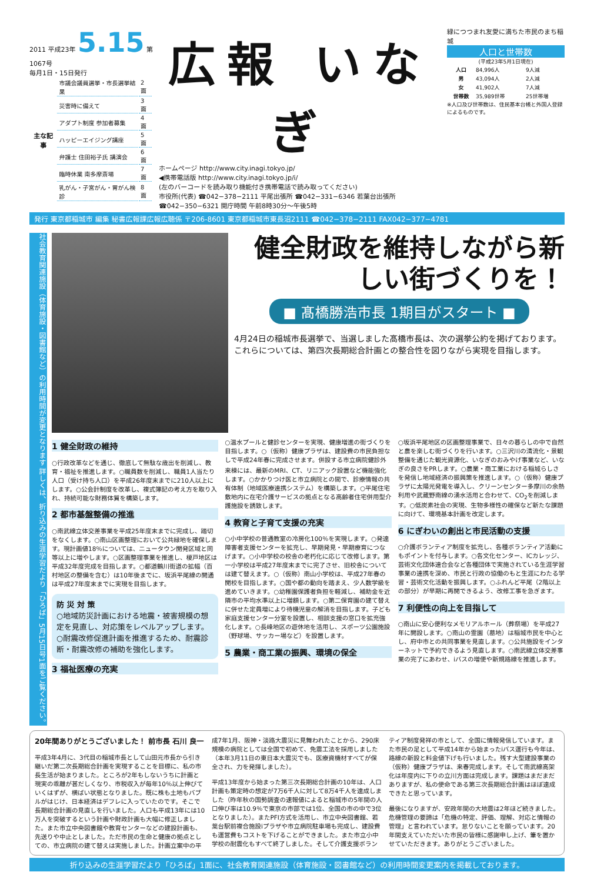2011 平成23年 5.15 第1067号
毎月1日・15日発行
| 主な記事 | 市議会議員選挙・市長選挙結果 | 2面 |
| | 災害時に備えて | 3面 |
| | アダプト制度 参加者募集 | 4面 |
| | ハッピーエイジング講座 | 5面 |
| | 弁護士 住田裕子氏 講演会 | 6面 |
| | 臨時休業 南多摩斎場 | 7面 |
| | 乳がん・子宮がん・胃がん検診 | 8面 |
広報 いなぎ
ホームページ http://www.city.inagi.tokyo.jp/
◀携帯電話版 http://www.city.inagi.tokyo.jp/i/
(左のバーコードを読み取り機能付き携帯電話で読み取ってください)
市役所(代表) ☎042−378−2111 平尾出張所 ☎042−331−6346 若葉台出張所 ☎042−350−6321 開庁時間 午前8時30分〜午後5時
緑につつまれ友愛に満ちた市民のまち稲城
人口と世帯数
(平成23年5月1日現在)
| 人口 | 84,996人 | 9人減 |
| 男 | 43,094人 | 2人減 |
| 女 | 41,902人 | 7人減 |
| 世帯数 | 35,989世帯 | 25世帯増 |
※人口及び世帯数は、住民基本台帳と外国人登録によるものです。
発行 東京都稲城市 編集 秘書広報課広報広聴係 〒206-8601 東京都稲城市東長沼2111 ☎042−378−2111 FAX042−377−4781
社会教育関連施設（体育施設・図書館など）の利用時間が変更となります 詳しくは、折り込みの生涯学習だより「ひろば」5月15日号1面をご覧ください。
健全財政を維持しながら新しい街づくりを！
■ 髙橋勝浩市長 1期目がスタート ■
4月24日の稲城市長選挙で、当選しました髙橋市長は、次の選挙公約を掲げております。これらについては、第四次長期総合計画との整合性を図りながら実現を目指します。
1 健全財政の維持
○行政改革などを通じ、徹底して無駄な歳出を削減し、教育・福祉を推進します。○職員数を削減し、職員1人当たり人口（受け持ち人口）を平成26年度末までに210人以上にします。○公会計制度を改革し、複式簿記の考え方を取り入れ、持続可能な財務体質を構築します。
2 都市基盤整備の推進
○南武線立体交差事業を平成25年度末までに完成し、踏切をなくします。○南山区画整理において公共緑地を確保します。現計画値18％については、ニュータウン開発区域と同等以上に増やします。○区画整理事業を推進し、榎戸地区は平成32年度完成を目指します。○都道鶴川街道の拡幅（百村地区の整備を含む）は10年後までに、坂浜平尾線の開通は平成27年度末までに実現を目指します。
防 災 対 策
○地域防災計画における地震・被害規模の想定を見直し、対応策をレベルアップします。
○耐震改修促進計画を推進するため、耐震診断・耐震改修の補助を強化します。
3 福祉医療の充実
○温水プールと健診センターを実現、健康増進の街づくりを目指します。○（仮称）健康プラザは、建設費の市民負担なしで平成24年春に完成させます。併設する市立病院健診外来棟には、最新のMRI、CT、リニアック設置など機能強化します。○かかりつけ医と市立病院との間で、診療情報の共有体制（地域医療連携システム）を構築します。○平尾住宅敷地内に在宅介護サービスの拠点となる高齢者住宅併用型介護施設を誘致します。
4 教育と子育て支援の充実
○小中学校の普通教室の冷房化100％を実現します。○発達障害者支援センターを拡充し、早期発見・早期療育につなげます。○小中学校の校舎の老朽化に応じて改修します。第一小学校は平成27年度末までに完了させ、旧校舎については建て替えます。○（仮称）南山小学校は、平成27年春の開校を目指します。○国や都の動向を踏まえ、少人数学級を進めていきます。○幼稚園保護者負担を軽減し、補助金を近隣市の平均水準以上に増額します。○第二保育園の建て替えに併せた定員増により待機児童の解消を目指します。子ども家庭支援センター分室を設置し、相談支援の窓口を拡充強化します。○長峰地区の遊休地を活用し、スポーツ公園施設（野球場、サッカー場など）を設置します。
5 農業・商工業の振興、環境の保全
○坂浜平尾地区の区画整理事業で、日々の暮らしの中で自然と農を楽しむ街づくりを行います。○三沢川の清流化・景観整備を通じた観光資源化、いなぎのおみやげ事業など、いなぎの良さをPRします。○農業・商工業における稲城らしさを発信し地域経済の振興策を推進します。○（仮称）健康プラザに太陽光発電を導入し、クリーンセンター多摩川の余熱利用や武蔵野南線の湧水活用と合わせて、CO<sub>2</sub>を削減します。○低炭素社会の実現、生物多様性の確保など新たな課題に向けて、環境基本計画を改定します。
6 にぎわいの創出と市民活動の支援
○介護ボランティア制度を拡充し、各種ボランティア活動にもポイントを付与します。○各文化センター、ICカレッジ、芸術文化団体連合会など各種団体で実施されている生涯学習事業の連携を深め、市民と行政の協働のもと生涯にわたる学習・芸術文化活動を振興します。○ふれんど平尾（2階以上の部分）が早期に再開できるよう、改修工事を急ぎます。
7 利便性の向上を目指して
○南山に安心便利なメモリアルホール（葬祭場）を平成27年に開設します。○南山の霊園（墓地）は稲城市民を中心とし、府中市との共同事業を見直します。○公共施設をインターネットで予約できるよう見直します。○南武線立体交差事業の完了にあわせ、iバスの増便や新規路線を推進します。
20年間ありがとうございました！ 前市長 石川 良一
平成3年4月に、3代目の稲城市長として山田元市長から引き継いだ第二次長期総合計画を実現することを目標に、私の市長生活が始まりました。ところが2年もしないうちに計画と現実の乖離が甚だしくなり、市税収入が毎年10％以上伸びていくはずが、横ばい状態となりました。既に株も土地もバブルがはじけ、日本経済はデフレに入っていたのです。そこで長期総合計画の見直しを行いました。人口も平成13年には10万人を突破するという計画や財政計画も大幅に修正しました。また市立中央図書館や教育センターなどの建設計画も、先送りや中止としました。ただ市民の生命と健康の拠点としての、市立病院の建て替えは実施しました。計画立案中の平成7年1月、阪神・淡路大震災に見舞われたことから、290床規模の病院としては全国で初めて、免震工法を採用しました（本年3月11日の東日本大震災でも、医療資機材すべてが保全され、力を発揮しました）。
平成13年度から始まった第三次長期総合計画の10年は、人口計画も策定時の想定が7万6千人に対して8万4千人を達成しました（昨年秋の国勢調査の速報値によると稲城市の5年間の人口伸び率は10.9％で東京の市部では1位、全国の市の中で3位となりました）。またPFI方式を活用し、市立中央図書館、若葉台駅前複合施設iプラザや市立病院駐車場も完成し、建設費も運営費もコストを下げることができました。また市立小中学校の耐震化もすべて終了しました。そして介護支援ボランティア制度発祥の市として、全国に情報発信しています。また市民の足として平成14年から始まったiバス運行も今年は、路線の新設と料金値下げも行いました。残す大型建設事業の（仮称）健康プラザは、来春完成します。そして南武線高架化は年度内に下りの立川方面は完成します。課題はまだまだありますが、私の使命である第三次長期総合計画はほぼ達成できたと思っています。
最後になりますが、安政年間の大地震は2年ほど続きました。危機管理の要諦は「危機の特定、評価、理解、対応と情報の管理」と言われています。怠りないことを願っています。20年間支えていただいた市民の皆様に感謝申し上げ、筆を置かせていただきます。ありがとうございました。
折り込みの生涯学習だより「ひろば」1面に、社会教育関連施設（体育施設・図書館など）の利用時間変更案内を掲載しております。